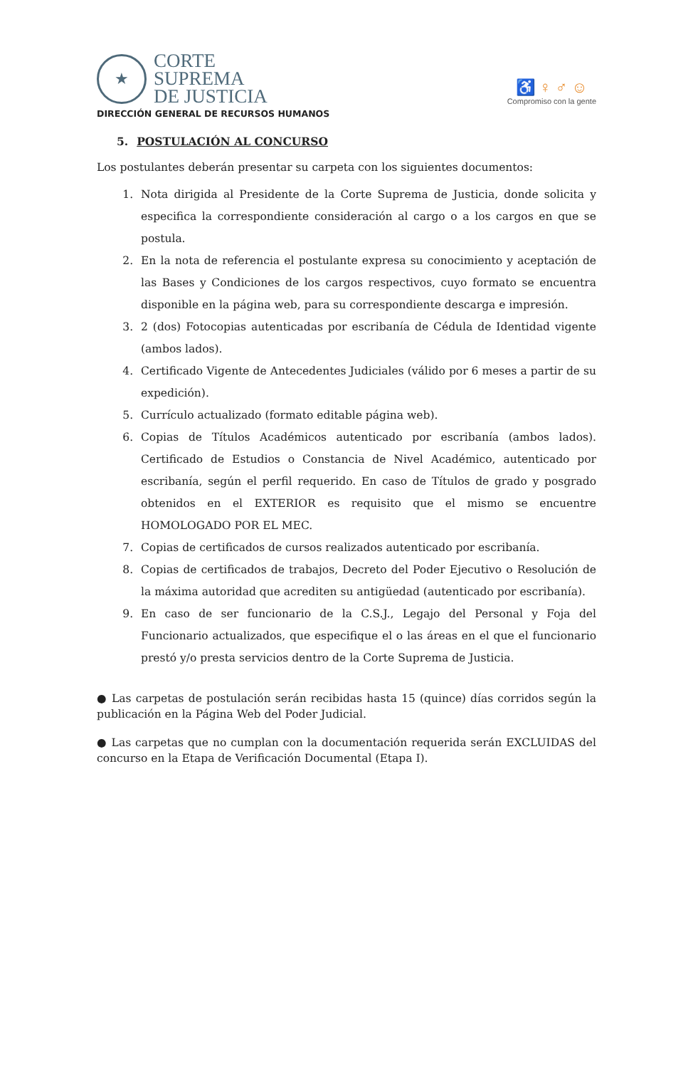★
CORTE
SUPREMA
DE JUSTICIA
♿ ♀ ♂ ☺
Compromiso con la gente
DIRECCIÓN GENERAL DE RECURSOS HUMANOS
5. POSTULACIÓN AL CONCURSO
Los postulantes deberán presentar su carpeta con los siguientes documentos:
1. Nota dirigida al Presidente de la Corte Suprema de Justicia, donde solicita y especifica la correspondiente consideración al cargo o a los cargos en que se postula.
2. En la nota de referencia el postulante expresa su conocimiento y aceptación de las Bases y Condiciones de los cargos respectivos, cuyo formato se encuentra disponible en la página web, para su correspondiente descarga e impresión.
3. 2 (dos) Fotocopias autenticadas por escribanía de Cédula de Identidad vigente (ambos lados).
4. Certificado Vigente de Antecedentes Judiciales (válido por 6 meses a partir de su expedición).
5. Currículo actualizado (formato editable página web).
6. Copias de Títulos Académicos autenticado por escribanía (ambos lados). Certificado de Estudios o Constancia de Nivel Académico, autenticado por escribanía, según el perfil requerido. En caso de Títulos de grado y posgrado obtenidos en el EXTERIOR es requisito que el mismo se encuentre HOMOLOGADO POR EL MEC.
7. Copias de certificados de cursos realizados autenticado por escribanía.
8. Copias de certificados de trabajos, Decreto del Poder Ejecutivo o Resolución de la máxima autoridad que acrediten su antigüedad (autenticado por escribanía).
9. En caso de ser funcionario de la C.S.J., Legajo del Personal y Foja del Funcionario actualizados, que especifique el o las áreas en el que el funcionario prestó y/o presta servicios dentro de la Corte Suprema de Justicia.
● Las carpetas de postulación serán recibidas hasta 15 (quince) días corridos según la publicación en la Página Web del Poder Judicial.
● Las carpetas que no cumplan con la documentación requerida serán EXCLUIDAS del concurso en la Etapa de Verificación Documental (Etapa I).